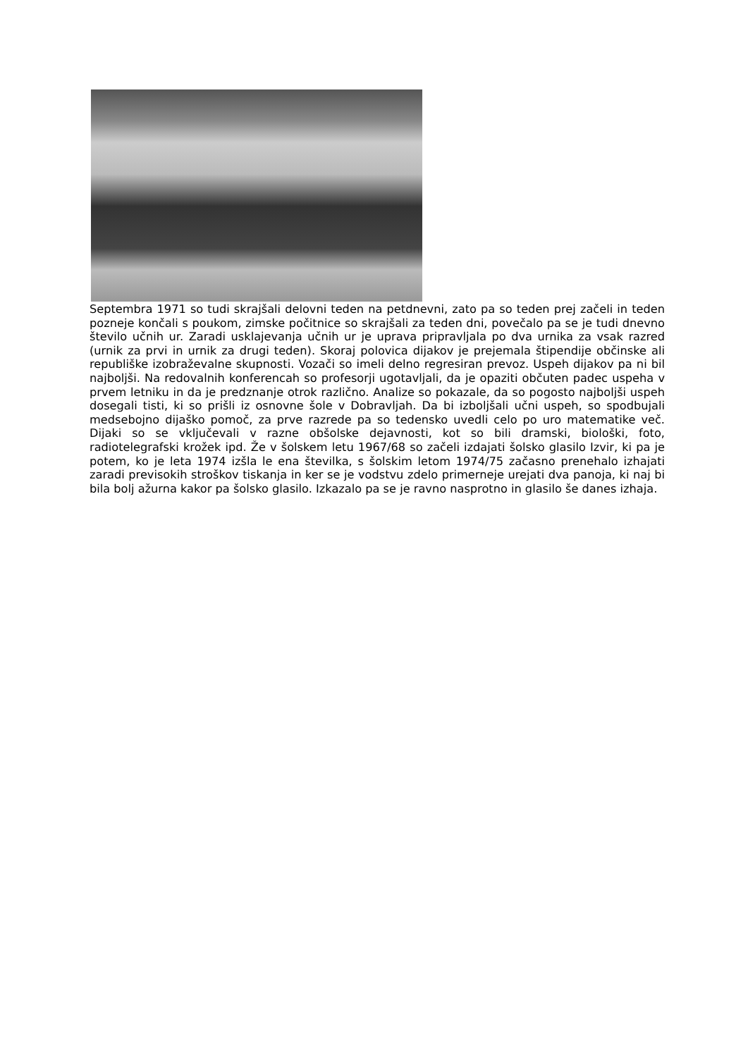Septembra 1971 so tudi skrajšali delovni teden na petdnevni, zato pa so teden prej začeli in teden pozneje končali s poukom, zimske počitnice so skrajšali za teden dni, povečalo pa se je tudi dnevno število učnih ur. Zaradi usklajevanja učnih ur je uprava pripravljala po dva urnika za vsak razred (urnik za prvi in urnik za drugi teden). Skoraj polovica dijakov je prejemala štipendije občinske ali republiške izobraževalne skupnosti. Vozači so imeli delno regresiran prevoz. Uspeh dijakov pa ni bil najboljši. Na redovalnih konferencah so profesorji ugotavljali, da je opaziti občuten padec uspeha v prvem letniku in da je predznanje otrok različno. Analize so pokazale, da so pogosto najboljši uspeh dosegali tisti, ki so prišli iz osnovne šole v Dobravljah. Da bi izboljšali učni uspeh, so spodbujali medsebojno dijaško pomoč, za prve razrede pa so tedensko uvedli celo po uro matematike več. Dijaki so se vključevali v razne obšolske dejavnosti, kot so bili dramski, biološki, foto, radiotelegrafski krožek ipd. Že v šolskem letu 1967/68 so začeli izdajati šolsko glasilo Izvir, ki pa je potem, ko je leta 1974 izšla le ena številka, s šolskim letom 1974/75 začasno prenehalo izhajati zaradi previsokih stroškov tiskanja in ker se je vodstvu zdelo primerneje urejati dva panoja, ki naj bi bila bolj ažurna kakor pa šolsko glasilo. Izkazalo pa se je ravno nasprotno in glasilo še danes izhaja.